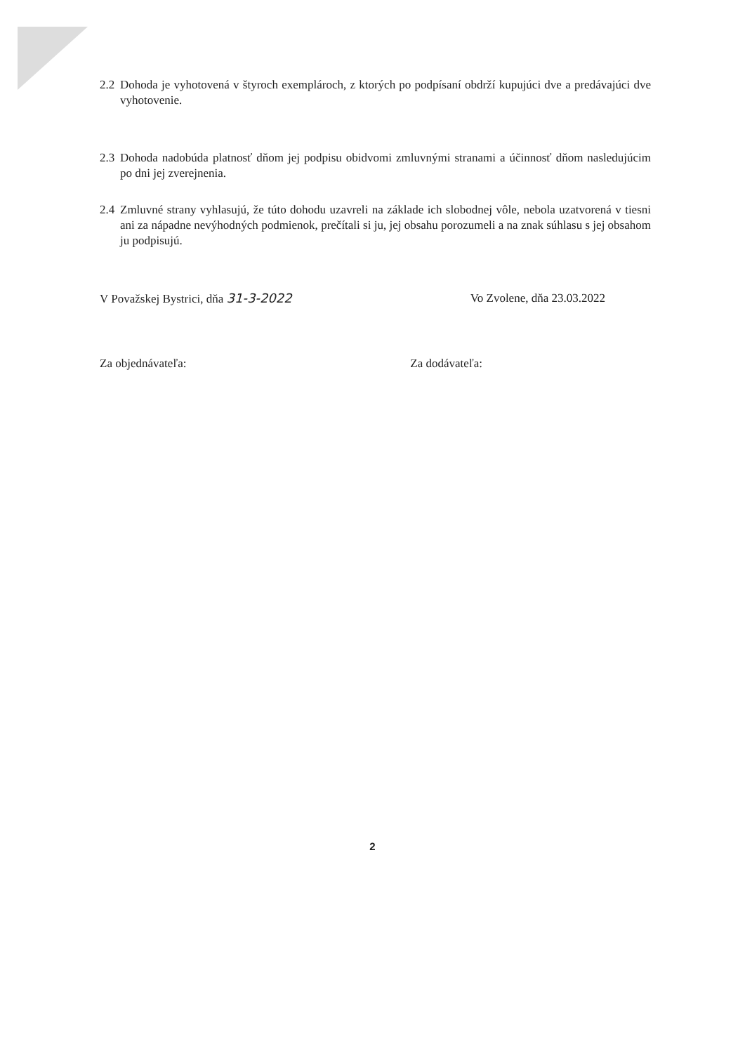2.2 Dohoda je vyhotovená v štyroch exemplároch, z ktorých po podpísaní obdrží kupujúci dve a predávajúci dve vyhotovenie.
2.3 Dohoda nadobúda platnosť dňom jej podpisu obidvomi zmluvnými stranami a účinnosť dňom nasledujúcim po dni jej zverejnenia.
2.4 Zmluvné strany vyhlasujú, že túto dohodu uzavreli na základe ich slobodnej vôle, nebola uzatvorená v tiesni ani za nápadne nevýhodných podmienok, prečítali si ju, jej obsahu porozumeli a na znak súhlasu s jej obsahom ju podpisujú.
V Považskej Bystrici, dňa 31-3-2022 Vo Zvolene, dňa 23.03.2022
Za objednávateľa: Za dodávateľa:
2